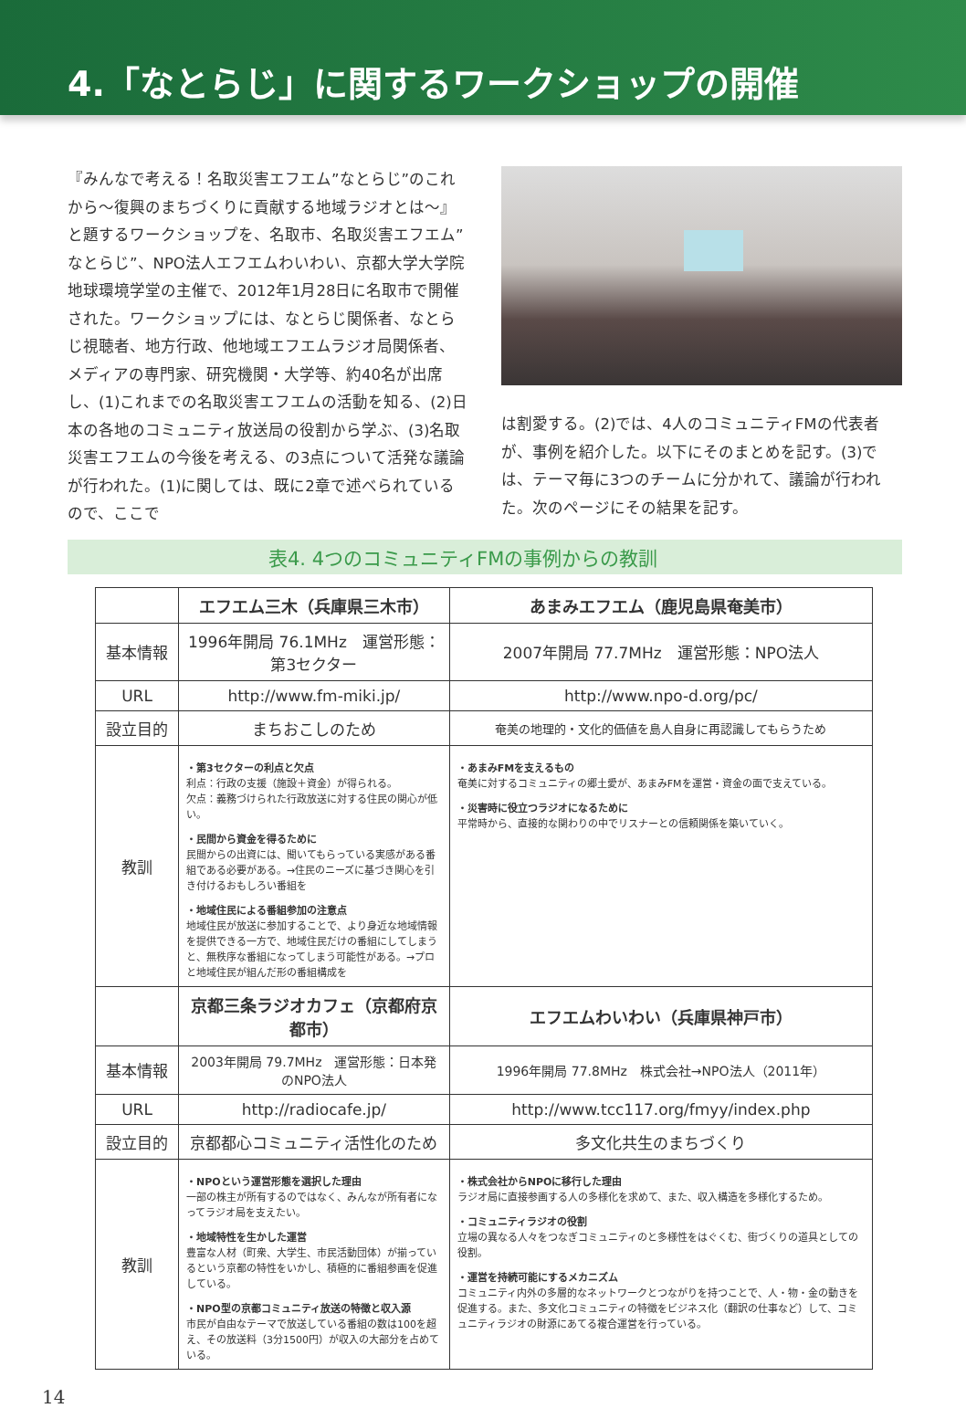4.「なとらじ」に関するワークショップの開催
『みんなで考える！名取災害エフエム”なとらじ”のこれから～復興のまちづくりに貢献する地域ラジオとは～』と題するワークショップを、名取市、名取災害エフエム”なとらじ”、NPO法人エフエムわいわい、京都大学大学院地球環境学堂の主催で、2012年1月28日に名取市で開催された。ワークショップには、なとらじ関係者、なとらじ視聴者、地方行政、他地域エフエムラジオ局関係者、メディアの専門家、研究機関・大学等、約40名が出席し、(1)これまでの名取災害エフエムの活動を知る、(2)日本の各地のコミュニティ放送局の役割から学ぶ、(3)名取災害エフエムの今後を考える、の3点について活発な議論が行われた。(1)に関しては、既に2章で述べられているので、ここで
は割愛する。(2)では、4人のコミュニティFMの代表者が、事例を紹介した。以下にそのまとめを記す。(3)では、テーマ毎に3つのチームに分かれて、議論が行われた。次のページにその結果を記す。
表4. 4つのコミュニティFMの事例からの教訓
| | エフエム三木（兵庫県三木市） | あまみエフエム（鹿児島県奄美市） |
| --- | --- | --- |
| 基本情報 | 1996年開局 76.1MHz 運営形態：第3セクター | 2007年開局 77.7MHz 運営形態：NPO法人 |
| URL | http://www.fm-miki.jp/ | http://www.npo-d.org/pc/ |
| 設立目的 | まちおこしのため | 奄美の地理的・文化的価値を島人自身に再認識してもらうため |
| 教訓 | ・第3セクターの利点と欠点 利点：行政の支援（施設＋資金）が得られる。 欠点：義務づけられた行政放送に対する住民の関心が低い。 ・民間から資金を得るために 民間からの出資には、聞いてもらっている実感がある番組である必要がある。→住民のニーズに基づき関心を引き付けるおもしろい番組を ・地域住民による番組参加の注意点 地域住民が放送に参加することで、より身近な地域情報を提供できる一方で、地域住民だけの番組にしてしまうと、無秩序な番組になってしまう可能性がある。→プロと地域住民が組んだ形の番組構成を | ・あまみFMを支えるもの 奄美に対するコミュニティの郷土愛が、あまみFMを運営・資金の面で支えている。 ・災害時に役立つラジオになるために 平常時から、直接的な関わりの中でリスナーとの信頼関係を築いていく。 |
| | 京都三条ラジオカフェ（京都府京都市） | エフエムわいわい（兵庫県神戸市） |
| 基本情報 | 2003年開局 79.7MHz 運営形態：日本発のNPO法人 | 1996年開局 77.8MHz 株式会社→NPO法人（2011年） |
| URL | http://radiocafe.jp/ | http://www.tcc117.org/fmyy/index.php |
| 設立目的 | 京都都心コミュニティ活性化のため | 多文化共生のまちづくり |
| 教訓 | ・NPOという運営形態を選択した理由 一部の株主が所有するのではなく、みんなが所有者になってラジオ局を支えたい。 ・地域特性を生かした運営 豊富な人材（町衆、大学生、市民活動団体）が揃っているという京都の特性をいかし、積極的に番組参画を促進している。 ・NPO型の京都コミュニティ放送の特徴と収入源 市民が自由なテーマで放送している番組の数は100を超え、その放送料（3分1500円）が収入の大部分を占めている。 | ・株式会社からNPOに移行した理由 ラジオ局に直接参画する人の多様化を求めて、また、収入構造を多様化するため。 ・コミュニティラジオの役割 立場の異なる人々をつなぎコミュニティのと多様性をはぐくむ、街づくりの道具としての役割。 ・運営を持続可能にするメカニズム コミュニティ内外の多層的なネットワークとつながりを持つことで、人・物・金の動きを促進する。また、多文化コミュニティの特徴をビジネス化（翻訳の仕事など）して、コミュニティラジオの財源にあてる複合運営を行っている。 |
14